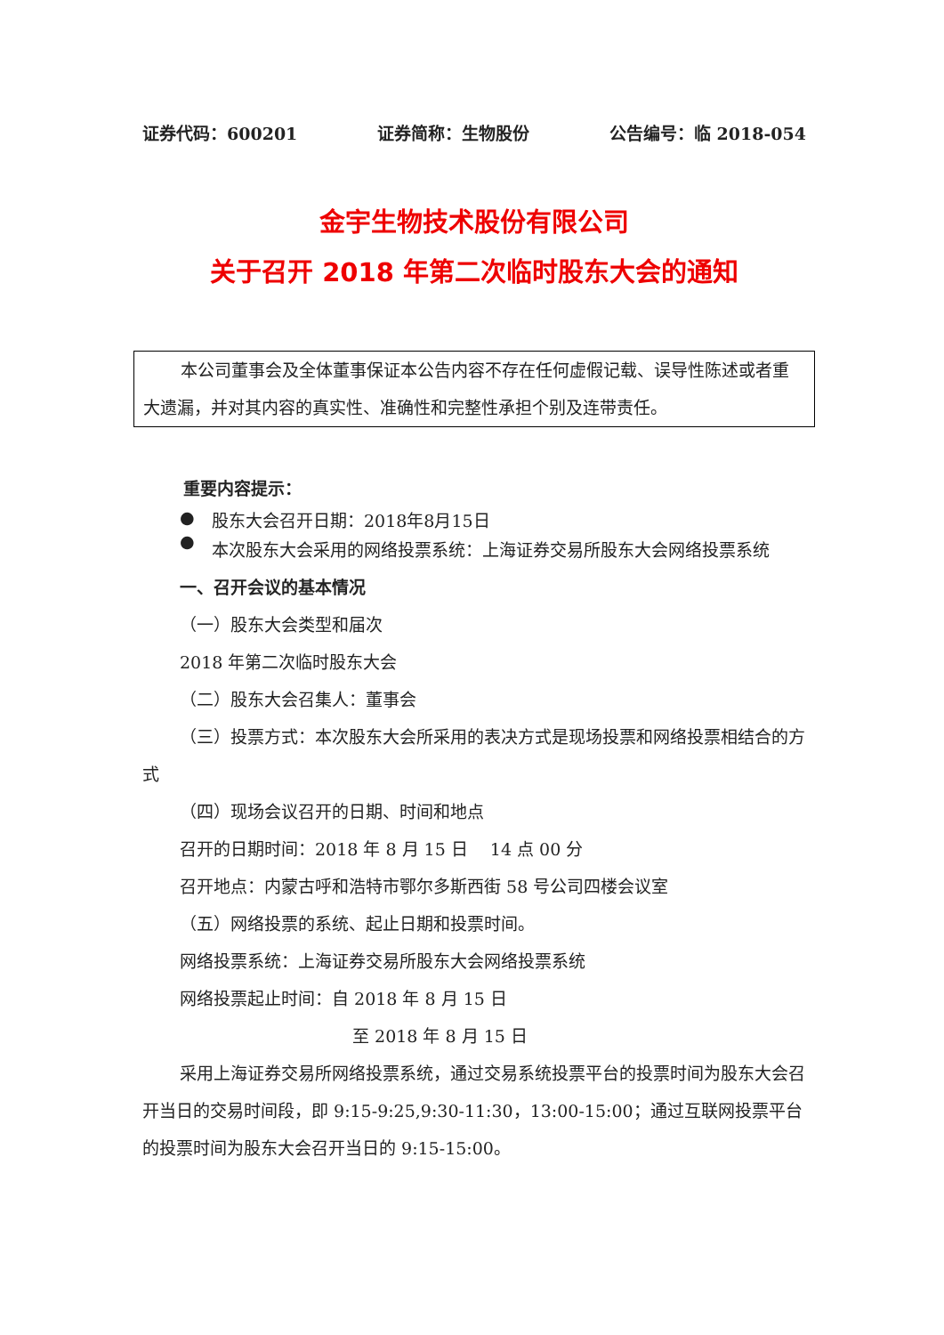证券代码：600201 证券简称：生物股份 公告编号：临 2018-054
金宇生物技术股份有限公司
关于召开 2018 年第二次临时股东大会的通知
本公司董事会及全体董事保证本公告内容不存在任何虚假记载、误导性陈述或者重大遗漏，并对其内容的真实性、准确性和完整性承担个别及连带责任。
重要内容提示：
● 股东大会召开日期：2018年8月15日
● 本次股东大会采用的网络投票系统：上海证券交易所股东大会网络投票系统
一、召开会议的基本情况
（一）股东大会类型和届次
2018 年第二次临时股东大会
（二）股东大会召集人：董事会
（三）投票方式：本次股东大会所采用的表决方式是现场投票和网络投票相结合的方式
（四）现场会议召开的日期、时间和地点
召开的日期时间：2018 年 8 月 15 日　 14 点 00 分
召开地点：内蒙古呼和浩特市鄂尔多斯西街 58 号公司四楼会议室
（五）网络投票的系统、起止日期和投票时间。
网络投票系统：上海证券交易所股东大会网络投票系统
网络投票起止时间：自 2018 年 8 月 15 日
至 2018 年 8 月 15 日
采用上海证券交易所网络投票系统，通过交易系统投票平台的投票时间为股东大会召开当日的交易时间段，即 9:15-9:25,9:30-11:30，13:00-15:00；通过互联网投票平台的投票时间为股东大会召开当日的 9:15-15:00。